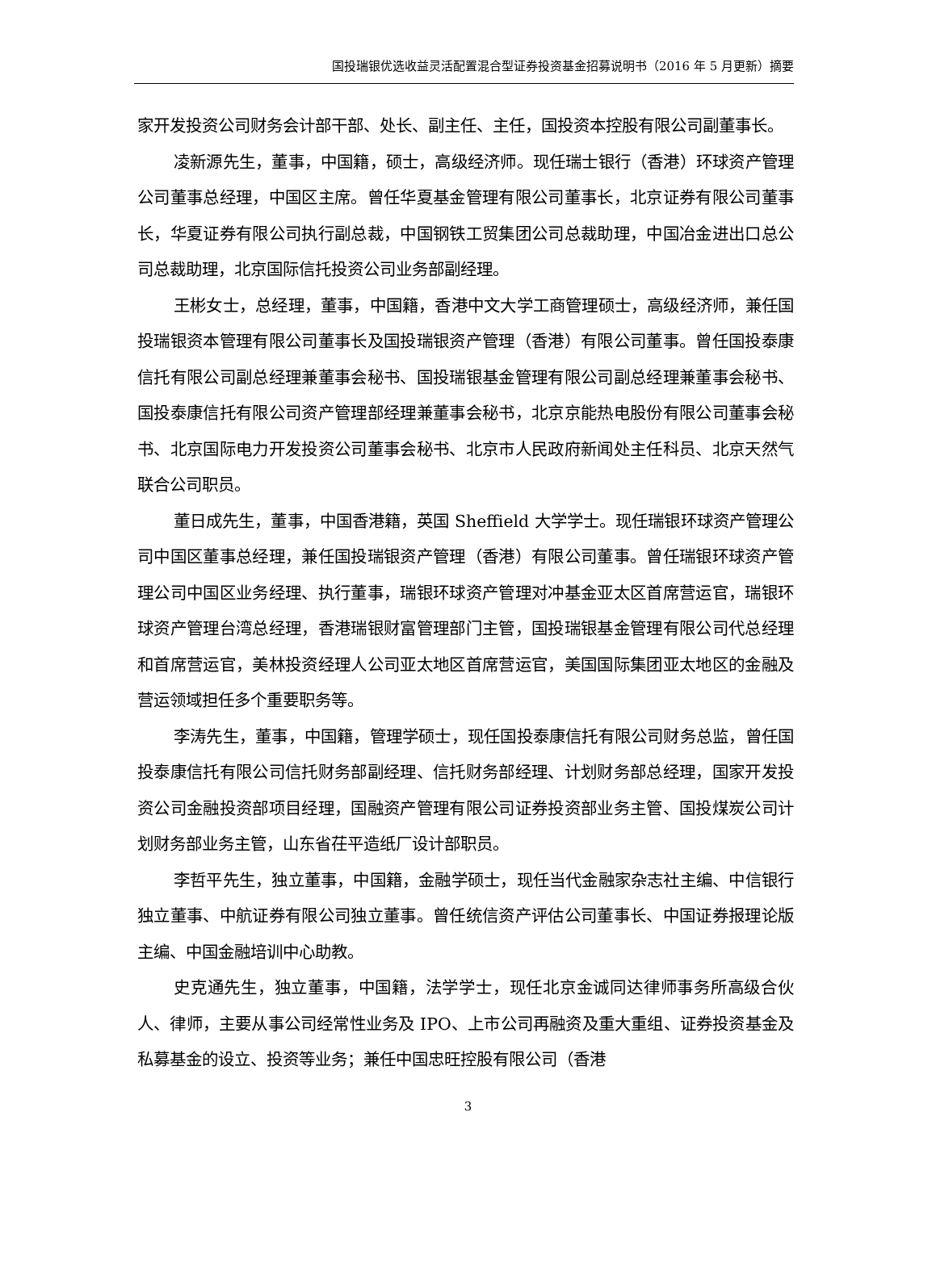国投瑞银优选收益灵活配置混合型证券投资基金招募说明书（2016 年 5 月更新）摘要
家开发投资公司财务会计部干部、处长、副主任、主任，国投资本控股有限公司副董事长。
凌新源先生，董事，中国籍，硕士，高级经济师。现任瑞士银行（香港）环球资产管理公司董事总经理，中国区主席。曾任华夏基金管理有限公司董事长，北京证券有限公司董事长，华夏证券有限公司执行副总裁，中国钢铁工贸集团公司总裁助理，中国冶金进出口总公司总裁助理，北京国际信托投资公司业务部副经理。
王彬女士，总经理，董事，中国籍，香港中文大学工商管理硕士，高级经济师，兼任国投瑞银资本管理有限公司董事长及国投瑞银资产管理（香港）有限公司董事。曾任国投泰康信托有限公司副总经理兼董事会秘书、国投瑞银基金管理有限公司副总经理兼董事会秘书、国投泰康信托有限公司资产管理部经理兼董事会秘书，北京京能热电股份有限公司董事会秘书、北京国际电力开发投资公司董事会秘书、北京市人民政府新闻处主任科员、北京天然气联合公司职员。
董日成先生，董事，中国香港籍，英国 Sheffield 大学学士。现任瑞银环球资产管理公司中国区董事总经理，兼任国投瑞银资产管理（香港）有限公司董事。曾任瑞银环球资产管理公司中国区业务经理、执行董事，瑞银环球资产管理对冲基金亚太区首席营运官，瑞银环球资产管理台湾总经理，香港瑞银财富管理部门主管，国投瑞银基金管理有限公司代总经理和首席营运官，美林投资经理人公司亚太地区首席营运官，美国国际集团亚太地区的金融及营运领域担任多个重要职务等。
李涛先生，董事，中国籍，管理学硕士，现任国投泰康信托有限公司财务总监，曾任国投泰康信托有限公司信托财务部副经理、信托财务部经理、计划财务部总经理，国家开发投资公司金融投资部项目经理，国融资产管理有限公司证券投资部业务主管、国投煤炭公司计划财务部业务主管，山东省茌平造纸厂设计部职员。
李哲平先生，独立董事，中国籍，金融学硕士，现任当代金融家杂志社主编、中信银行独立董事、中航证券有限公司独立董事。曾任统信资产评估公司董事长、中国证券报理论版主编、中国金融培训中心助教。
史克通先生，独立董事，中国籍，法学学士，现任北京金诚同达律师事务所高级合伙人、律师，主要从事公司经常性业务及 IPO、上市公司再融资及重大重组、证券投资基金及私募基金的设立、投资等业务；兼任中国忠旺控股有限公司（香港
3